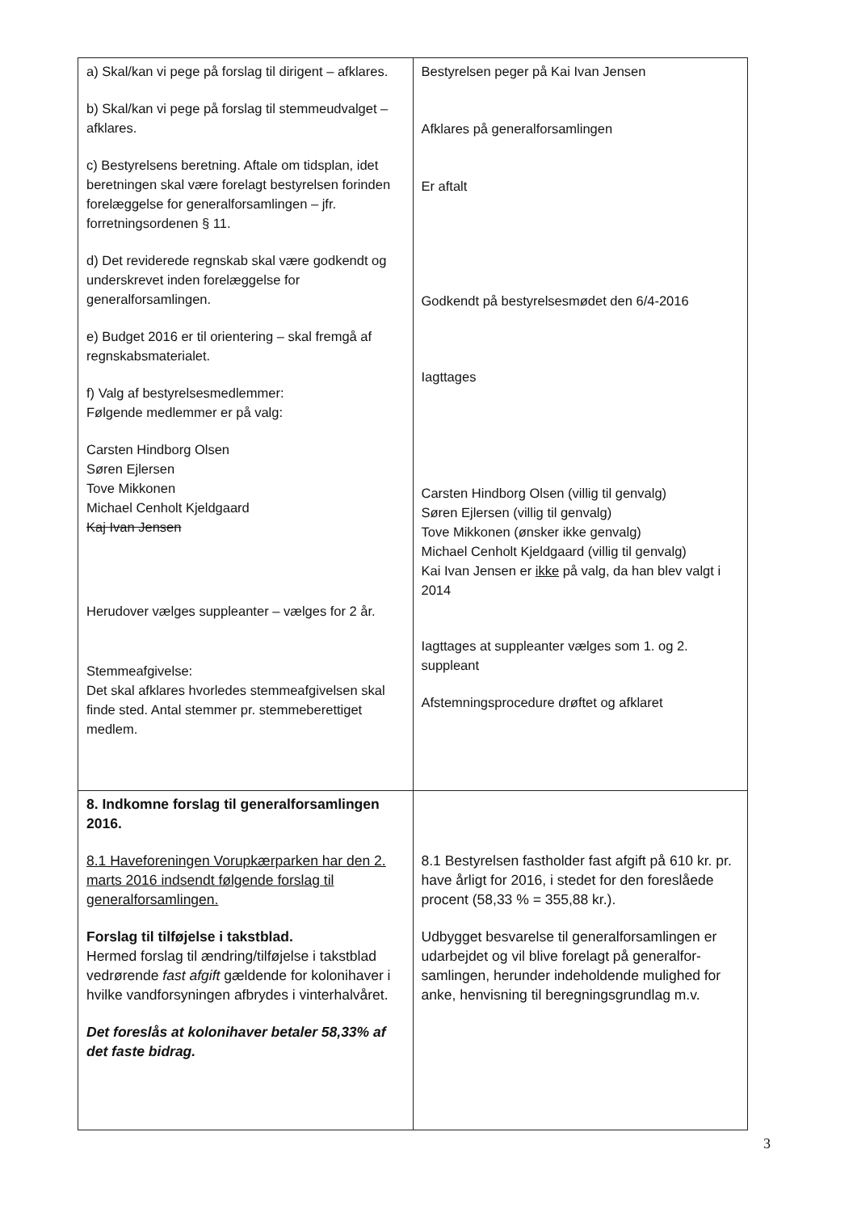| a) Skal/kan vi pege på forslag til dirigent – afklares. b) Skal/kan vi pege på forslag til stemmeudvalget – afklares. c) Bestyrelsens beretning. Aftale om tidsplan, idet beretningen skal være forelagt bestyrelsen forinden forelæggelse for generalforsamlingen – jfr. forretningsordenen § 11. d) Det reviderede regnskab skal være godkendt og underskrevet inden forelæggelse for generalforsamlingen. e) Budget 2016 er til orientering – skal fremgå af regnskabsmaterialet. f) Valg af bestyrelsesmedlemmer: Følgende medlemmer er på valg: Carsten Hindborg Olsen Søren Ejlersen Tove Mikkonen Michael Cenholt Kjeldgaard Kaj Ivan Jensen Herudover vælges suppleanter – vælges for 2 år. Stemmeafgivelse: Det skal afklares hvorledes stemmeafgivelsen skal finde sted. Antal stemmer pr. stemmeberettiget medlem. | Bestyrelsen peger på Kai Ivan Jensen Afklares på generalforsamlingen Er aftalt Godkendt på bestyrelsesmødet den 6/4-2016 Iagttages Carsten Hindborg Olsen (villig til genvalg) Søren Ejlersen (villig til genvalg) Tove Mikkonen (ønsker ikke genvalg) Michael Cenholt Kjeldgaard (villig til genvalg) Kai Ivan Jensen er ikke på valg, da han blev valgt i 2014 Iagttages at suppleanter vælges som 1. og 2. suppleant Afstemningsprocedure drøftet og afklaret |
| 8. Indkomne forslag til generalforsamlingen 2016. 8.1 Haveforeningen Vorupkærparken har den 2. marts 2016 indsendt følgende forslag til generalforsamlingen. Forslag til tilføjelse i takstblad. Hermed forslag til ændring/tilføjelse i takstblad vedrørende fast afgift gældende for kolonihaver i hvilke vandforsyningen afbrydes i vinterhalvåret. Det foreslås at kolonihaver betaler 58,33% af det faste bidrag. | 8.1 Bestyrelsen fastholder fast afgift på 610 kr. pr. have årligt for 2016, i stedet for den foreslåede procent (58,33 % = 355,88 kr.). Udbygget besvarelse til generalforsamlingen er udarbejdet og vil blive forelagt på generalfor-samlingen, herunder indeholdende mulighed for anke, henvisning til beregningsgrundlag m.v. |
3